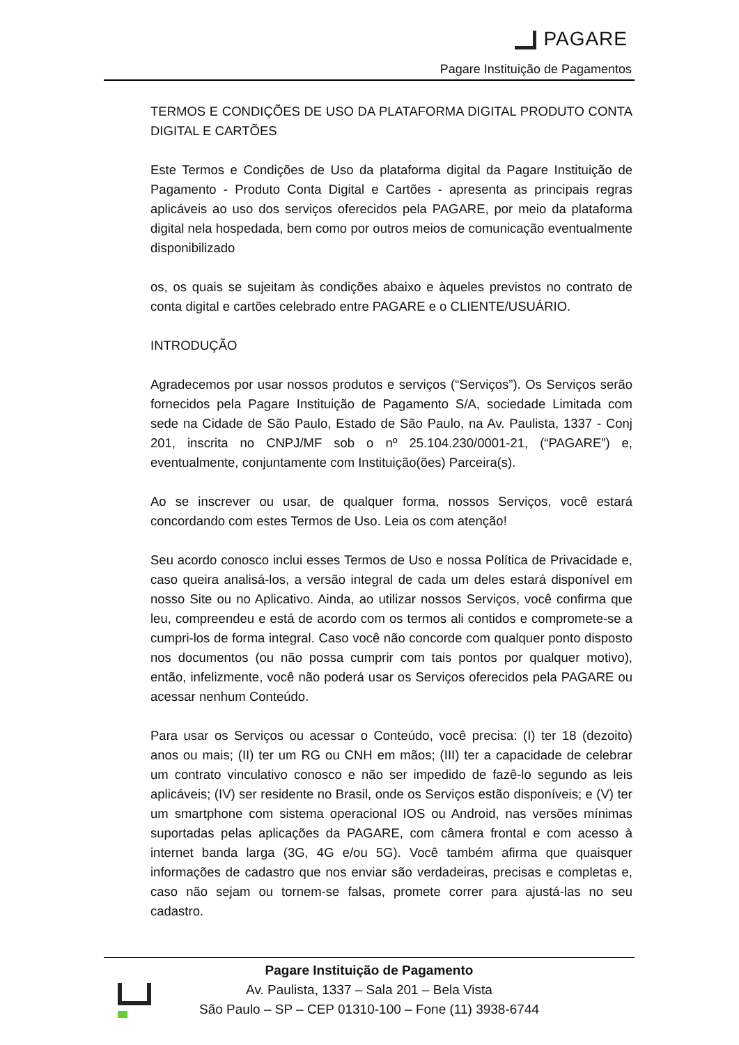PAGARE
Pagare Instituição de Pagamentos
TERMOS E CONDIÇÕES DE USO DA PLATAFORMA DIGITAL PRODUTO CONTA DIGITAL E CARTÕES
Este Termos e Condições de Uso da plataforma digital da Pagare Instituição de Pagamento - Produto Conta Digital e Cartões - apresenta as principais regras aplicáveis ao uso dos serviços oferecidos pela PAGARE, por meio da plataforma digital nela hospedada, bem como por outros meios de comunicação eventualmente disponibilizado
os, os quais se sujeitam às condições abaixo e àqueles previstos no contrato de conta digital e cartões celebrado entre PAGARE e o CLIENTE/USUÁRIO.
INTRODUÇÃO
Agradecemos por usar nossos produtos e serviços (“Serviços”). Os Serviços serão fornecidos pela Pagare Instituição de Pagamento S/A, sociedade Limitada com sede na Cidade de São Paulo, Estado de São Paulo, na Av. Paulista, 1337 - Conj 201, inscrita no CNPJ/MF sob o nº 25.104.230/0001-21, (“PAGARE”) e, eventualmente, conjuntamente com Instituição(ões) Parceira(s).
Ao se inscrever ou usar, de qualquer forma, nossos Serviços, você estará concordando com estes Termos de Uso. Leia os com atenção!
Seu acordo conosco inclui esses Termos de Uso e nossa Política de Privacidade e, caso queira analisá-los, a versão integral de cada um deles estará disponível em nosso Site ou no Aplicativo. Ainda, ao utilizar nossos Serviços, você confirma que leu, compreendeu e está de acordo com os termos ali contidos e compromete-se a cumpri-los de forma integral. Caso você não concorde com qualquer ponto disposto nos documentos (ou não possa cumprir com tais pontos por qualquer motivo), então, infelizmente, você não poderá usar os Serviços oferecidos pela PAGARE ou acessar nenhum Conteúdo.
Para usar os Serviços ou acessar o Conteúdo, você precisa: (I) ter 18 (dezoito) anos ou mais; (II) ter um RG ou CNH em mãos; (III) ter a capacidade de celebrar um contrato vinculativo conosco e não ser impedido de fazê-lo segundo as leis aplicáveis; (IV) ser residente no Brasil, onde os Serviços estão disponíveis; e (V) ter um smartphone com sistema operacional IOS ou Android, nas versões mínimas suportadas pelas aplicações da PAGARE, com câmera frontal e com acesso à internet banda larga (3G, 4G e/ou 5G). Você também afirma que quaisquer informações de cadastro que nos enviar são verdadeiras, precisas e completas e, caso não sejam ou tornem-se falsas, promete correr para ajustá-las no seu cadastro.
Pagare Instituição de Pagamento
Av. Paulista, 1337 – Sala 201 – Bela Vista
São Paulo – SP – CEP 01310-100 – Fone (11) 3938-6744